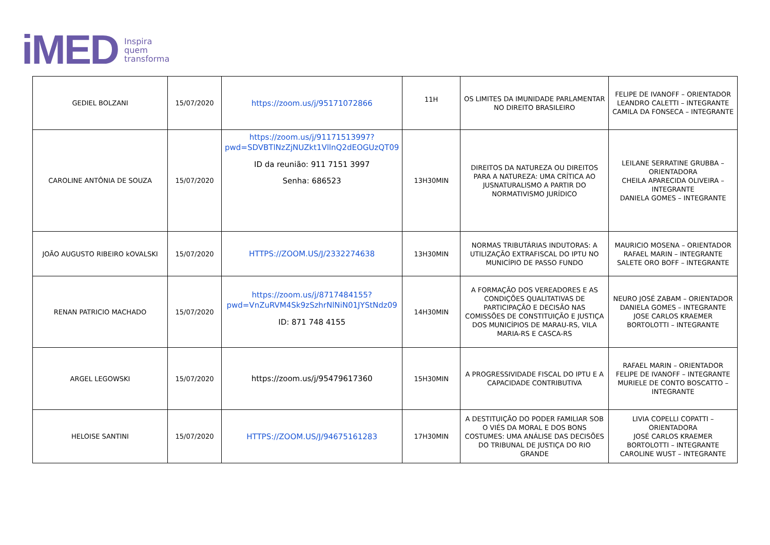iMED Inspira
quem
transforma
| GEDIEL BOLZANI | 15/07/2020 | https://zoom.us/j/95171072866 | 11H | OS LIMITES DA IMUNIDADE PARLAMENTAR NO DIREITO BRASILEIRO | FELIPE DE IVANOFF – ORIENTADOR LEANDRO CALETTI – INTEGRANTE CAMILA DA FONSECA – INTEGRANTE |
| CAROLINE ANTÔNIA DE SOUZA | 15/07/2020 | https://zoom.us/j/91171513997?pwd=SDVBTlNzZjNUZkt1VllnQ2dEOGUzQT09 ID da reunião: 911 7151 3997 Senha: 686523 | 13H30MIN | DIREITOS DA NATUREZA OU DIREITOS PARA A NATUREZA: UMA CRÍTICA AO JUSNATURALISMO A PARTIR DO NORMATIVISMO JURÍDICO | LEILANE SERRATINE GRUBBA – ORIENTADORA CHEILA APARECIDA OLIVEIRA – INTEGRANTE DANIELA GOMES – INTEGRANTE |
| JOÃO AUGUSTO RIBEIRO kOVALSKI | 15/07/2020 | HTTPS://ZOOM.US/J/2332274638 | 13H30MIN | NORMAS TRIBUTÁRIAS INDUTORAS: A UTILIZAÇÃO EXTRAFISCAL DO IPTU NO MUNICÍPIO DE PASSO FUNDO | MAURICIO MOSENA – ORIENTADOR RAFAEL MARIN – INTEGRANTE SALETE ORO BOFF – INTEGRANTE |
| RENAN PATRICIO MACHADO | 15/07/2020 | https://zoom.us/j/8717484155?pwd=VnZuRVM4Sk9zSzhrNlNiN01JYStNdz09 ID: 871 748 4155 | 14H30MIN | A FORMAÇÃO DOS VEREADORES E AS CONDIÇÕES QUALITATIVAS DE PARTICIPAÇÃO E DECISÃO NAS COMISSÕES DE CONSTITUIÇÃO E JUSTIÇA DOS MUNICÍPIOS DE MARAU-RS, VILA MARIA-RS E CASCA-RS | NEURO JOSÉ ZABAM – ORIENTADOR DANIELA GOMES – INTEGRANTE JOSE CARLOS KRAEMER BORTOLOTTI – INTEGRANTE |
| ARGEL LEGOWSKI | 15/07/2020 | https://zoom.us/j/95479617360 | 15H30MIN | A PROGRESSIVIDADE FISCAL DO IPTU E A CAPACIDADE CONTRIBUTIVA | RAFAEL MARIN – ORIENTADOR FELIPE DE IVANOFF – INTEGRANTE MURIELE DE CONTO BOSCATTO – INTEGRANTE |
| HELOISE SANTINI | 15/07/2020 | HTTPS://ZOOM.US/J/94675161283 | 17H30MIN | A DESTITUIÇÃO DO PODER FAMILIAR SOB O VIÉS DA MORAL E DOS BONS COSTUMES: UMA ANÁLISE DAS DECISÕES DO TRIBUNAL DE JUSTIÇA DO RIO GRANDE | LIVIA COPELLI COPATTI – ORIENTADORA JOSÉ CARLOS KRAEMER BORTOLOTTI – INTEGRANTE CAROLINE WUST – INTEGRANTE |